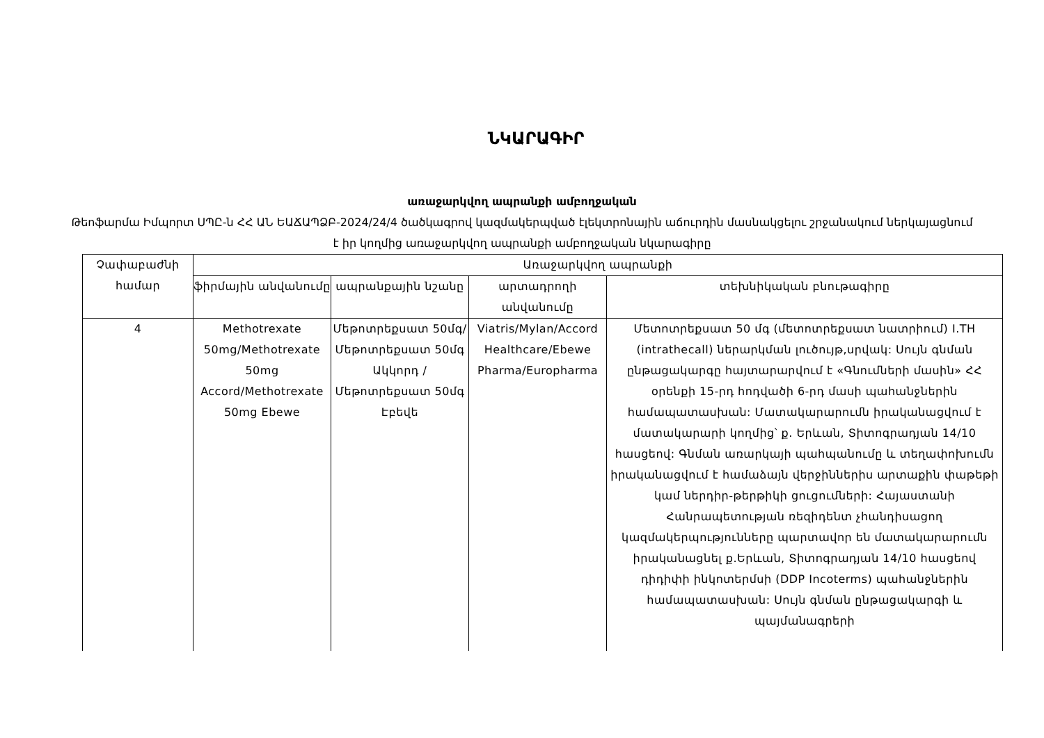ՆԿԱՐԱԳԻՐ
առաջարկվող ապրանքի ամբողջական
Թեոֆարմա Իմպորտ ՍՊԸ-ն ՀՀ ԱՆ ԵԱՃԱՊՁԲ-2024/24/4 ծածկագրով կազմակերպված էլեկտրոնային աճուրդին մասնակցելու շրջանակում ներկայացնում է իր կողմից առաջարկվող ապրանքի ամբողջական նկարագիրը
| Չափաբաժնի համար | Առաջարկվող ապրանքի | | | |
| --- | --- | --- | --- | --- |
| | ֆիրմային անվանումը | ապրանքային նշանը | արտադրողի անվանումը | տեխնիկական բնութագիրը |
| 4 | Methotrexate 50mg/Methotrexate 50mg Accord/Methotrexate 50mg Ebewe | Մեթոտրեքսատ 50մգ/Մեթոտրեքսատ 50մգ Ակկորդ /Մեթոտրեքսատ 50մգ Էբեվե | Viatris/Mylan/Accord Healthcare/Ebewe Pharma/Europharma | Մետոտրեքսատ 50 մգ (մետոտրեքսատ նատրիում) I.TH (intrathecall) ներարկման լուծույթ,սրվակ: Սույն գնման ընթացակարգը հայտարարվում է «Գնումների մասին» ՀՀ օրենքի 15-րդ հոդվածի 6-րդ մասի պահանջներին համապատասխան: Մատակարարումն իրականացվում է մատակարարի կողմից՝ ք. Երևան, Տիտոգրադյան 14/10 հասցեով: Գնման առարկայի պահպանումը և տեղափոխումն իրականացվում է համաձայն վերջիններիս արտաքին փաթեթի կամ ներդիր-թերթիկի ցուցումների: Հայաստանի Հանրապետության ռեզիդենտ չհանդիսացող կազմակերպությունները պարտավոր են մատակարարումն իրականացնել ք.Երևան, Տիտոգրադյան 14/10 հասցեով դիդիփի ինկոտերմսի (DDP Incoterms) պահանջներին համապատասխան: Սույն գնման ընթացակարգի և պայմանագրերի |